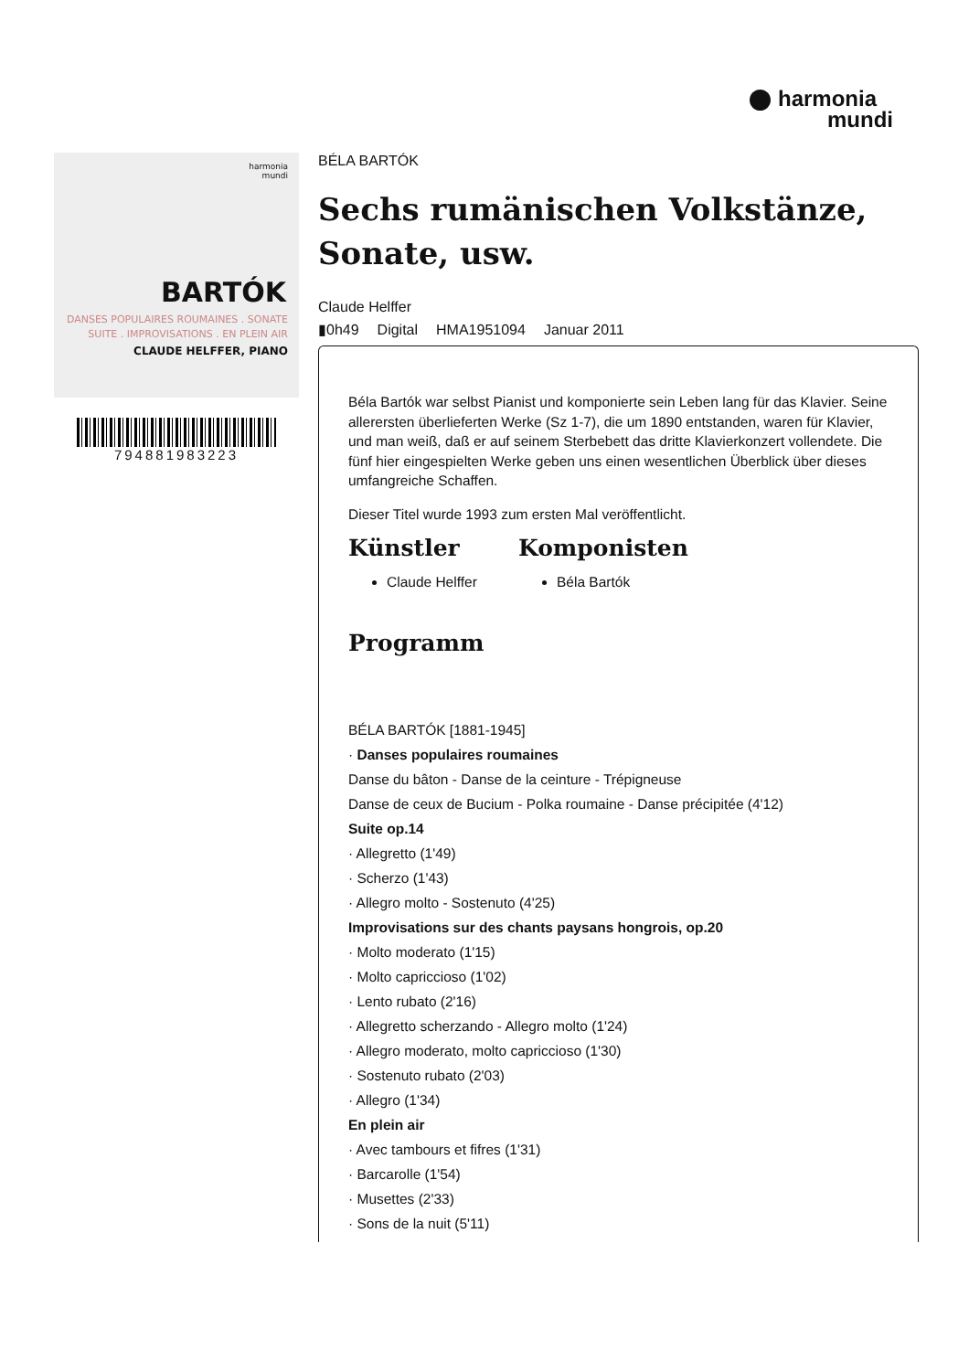harmonia
mundi
harmonia
mundi
BARTÓK
DANSES POPULAIRES ROUMAINES . SONATE
SUITE . IMPROVISATIONS . EN PLEIN AIR
CLAUDE HELFFER, PIANO
794881983223
BÉLA BARTÓK
Sechs rumänischen Volkstänze, Sonate, usw.
Claude Helffer
▮0h49 Digital HMA1951094 Januar 2011
Béla Bartók war selbst Pianist und komponierte sein Leben lang für das Klavier. Seine allerersten überlieferten Werke (Sz 1-7), die um 1890 entstanden, waren für Klavier, und man weiß, daß er auf seinem Sterbebett das dritte Klavierkonzert vollendete. Die fünf hier eingespielten Werke geben uns einen wesentlichen Überblick über dieses umfangreiche Schaffen.
Dieser Titel wurde 1993 zum ersten Mal veröffentlicht.
Künstler
Claude Helffer
Komponisten
Béla Bartók
Programm
BÉLA BARTÓK [1881-1945]
· Danses populaires roumaines
Danse du bâton - Danse de la ceinture - Trépigneuse
Danse de ceux de Bucium - Polka roumaine - Danse précipitée (4'12)
Suite op.14
· Allegretto (1'49)
· Scherzo (1'43)
· Allegro molto - Sostenuto (4'25)
Improvisations sur des chants paysans hongrois, op.20
· Molto moderato (1'15)
· Molto capriccioso (1'02)
· Lento rubato (2'16)
· Allegretto scherzando - Allegro molto (1'24)
· Allegro moderato, molto capriccioso (1'30)
· Sostenuto rubato (2'03)
· Allegro (1'34)
En plein air
· Avec tambours et fifres (1'31)
· Barcarolle (1'54)
· Musettes (2'33)
· Sons de la nuit (5'11)